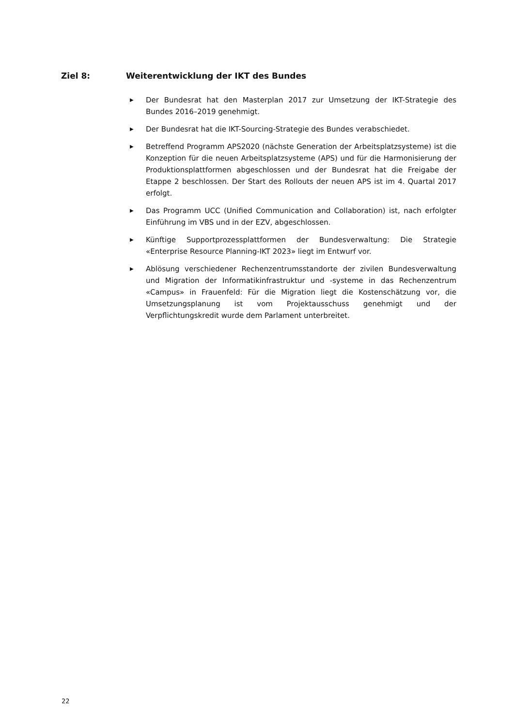Ziel 8: Weiterentwicklung der IKT des Bundes
▶ Der Bundesrat hat den Masterplan 2017 zur Umsetzung der IKT-Strategie des Bundes 2016–2019 genehmigt.
▶ Der Bundesrat hat die IKT-Sourcing-Strategie des Bundes verabschiedet.
▶ Betreffend Programm APS2020 (nächste Generation der Arbeitsplatzsysteme) ist die Konzeption für die neuen Arbeitsplatzsysteme (APS) und für die Harmonisierung der Produktionsplattformen abgeschlossen und der Bundesrat hat die Freigabe der Etappe 2 beschlossen. Der Start des Rollouts der neuen APS ist im 4. Quartal 2017 erfolgt.
▶ Das Programm UCC (Unified Communication and Collaboration) ist, nach erfolgter Einführung im VBS und in der EZV, abgeschlossen.
▶ Künftige Supportprozessplattformen der Bundesverwaltung: Die Strategie «Enterprise Resource Planning-IKT 2023» liegt im Entwurf vor.
▶ Ablösung verschiedener Rechenzentrumsstandorte der zivilen Bundesverwaltung und Migration der Informatikinfrastruktur und -systeme in das Rechenzentrum «Campus» in Frauenfeld: Für die Migration liegt die Kostenschätzung vor, die Umsetzungsplanung ist vom Projektausschuss genehmigt und der Verpflichtungskredit wurde dem Parlament unterbreitet.
22